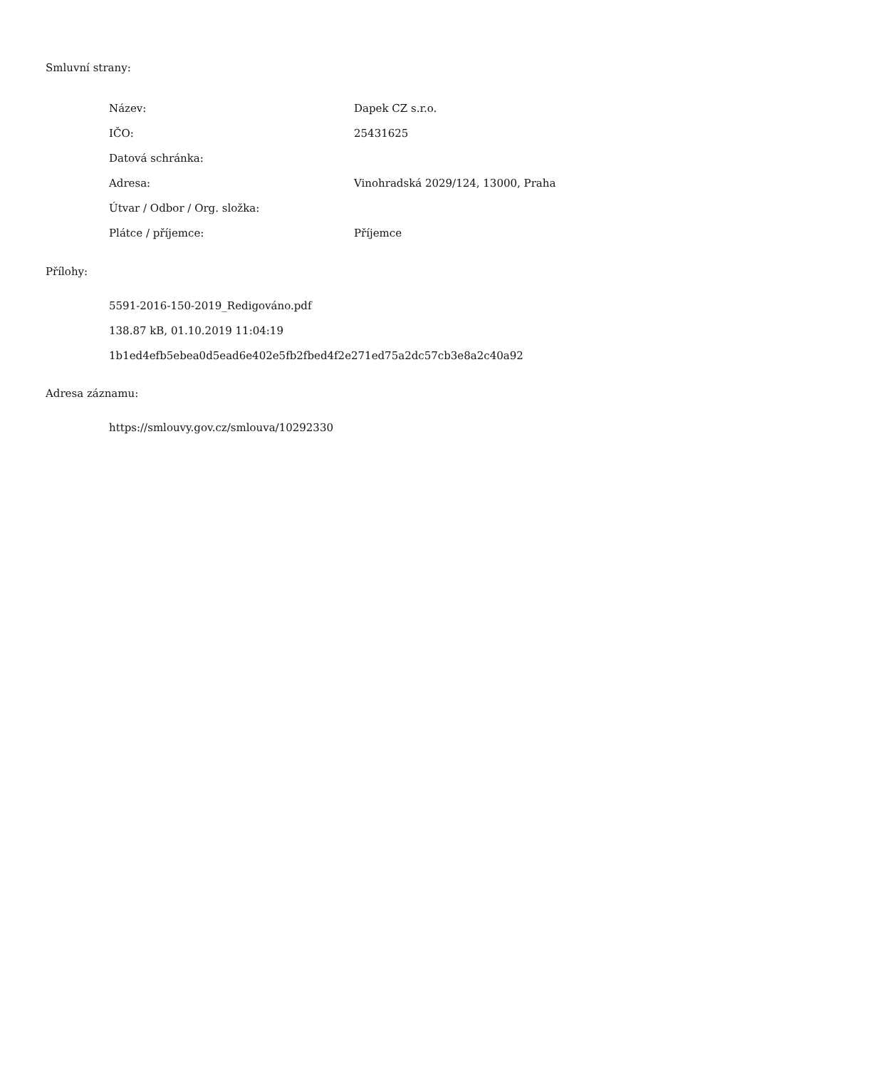Smluvní strany:
| Název: | Dapek CZ s.r.o. |
| IČO: | 25431625 |
| Datová schránka: | |
| Adresa: | Vinohradská 2029/124, 13000, Praha |
| Útvar / Odbor / Org. složka: | |
| Plátce / příjemce: | Příjemce |
Přílohy:
5591-2016-150-2019_Redigováno.pdf
138.87 kB, 01.10.2019 11:04:19
1b1ed4efb5ebea0d5ead6e402e5fb2fbed4f2e271ed75a2dc57cb3e8a2c40a92
Adresa záznamu:
https://smlouvy.gov.cz/smlouva/10292330